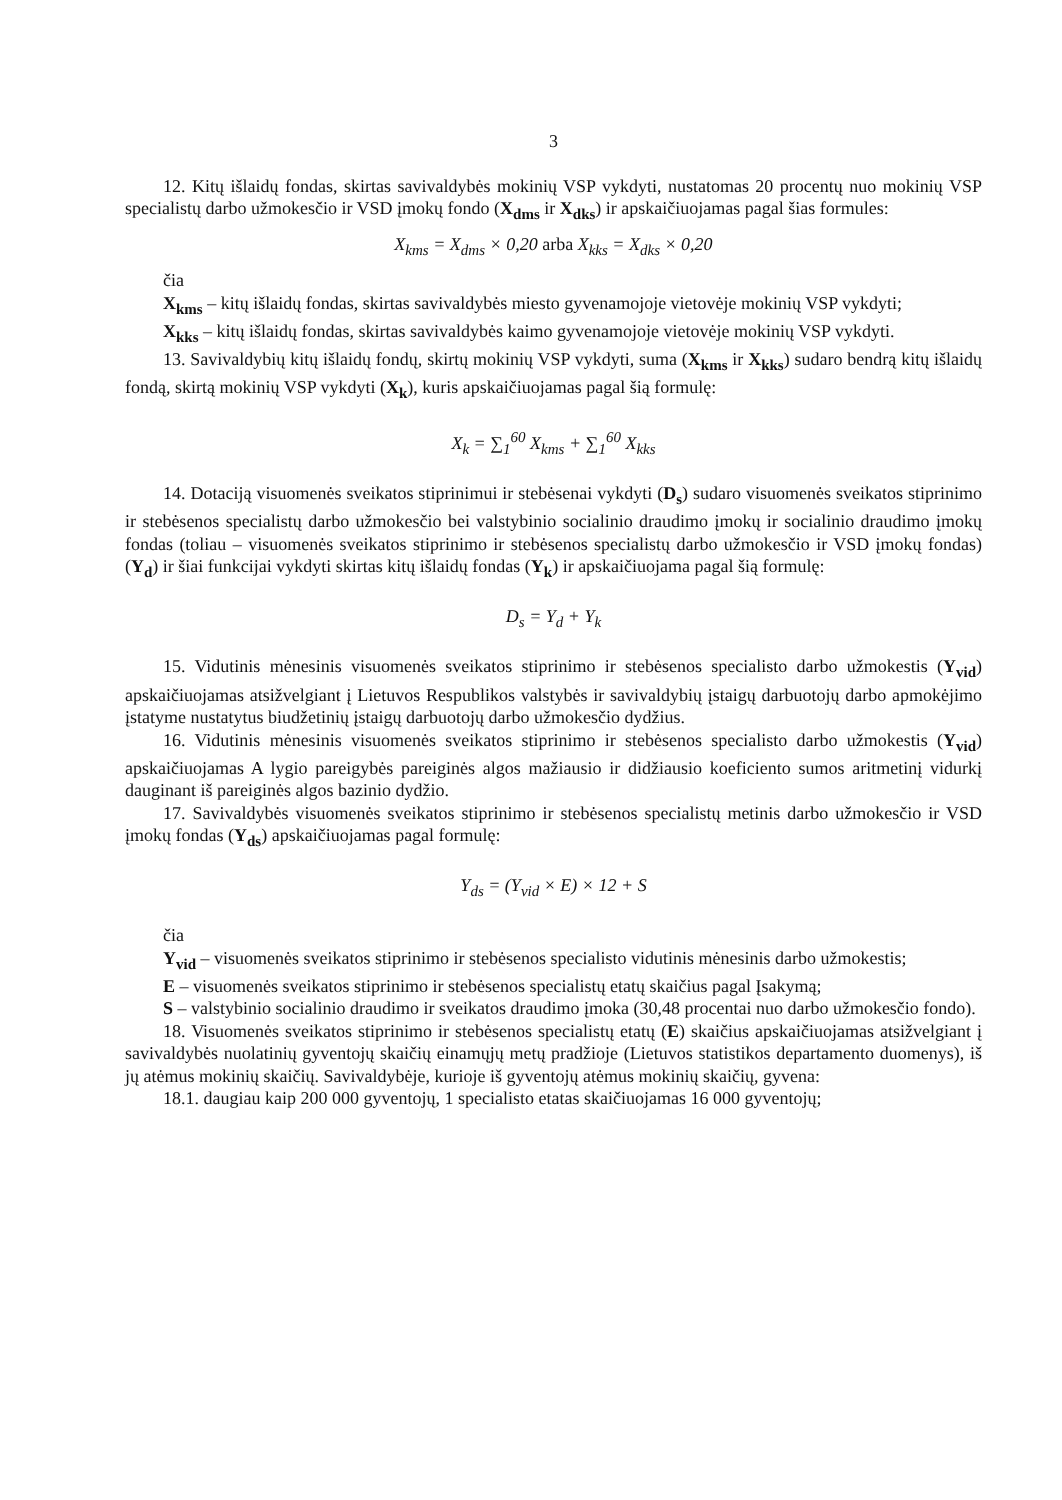3
12. Kitų išlaidų fondas, skirtas savivaldybės mokinių VSP vykdyti, nustatomas 20 procentų nuo mokinių VSP specialistų darbo užmokesčio ir VSD įmokų fondo (X<sub>dms</sub> ir X<sub>dks</sub>) ir apskaičiuojamas pagal šias formules:
X<sub>kms</sub> = X<sub>dms</sub> × 0,20 arba X<sub>kks</sub> = X<sub>dks</sub> × 0,20
čia
X<sub>kms</sub> – kitų išlaidų fondas, skirtas savivaldybės miesto gyvenamojoje vietovėje mokinių VSP vykdyti;
X<sub>kks</sub> – kitų išlaidų fondas, skirtas savivaldybės kaimo gyvenamojoje vietovėje mokinių VSP vykdyti.
13. Savivaldybių kitų išlaidų fondų, skirtų mokinių VSP vykdyti, suma (X<sub>kms</sub> ir X<sub>kks</sub>) sudaro bendrą kitų išlaidų fondą, skirtą mokinių VSP vykdyti (X<sub>k</sub>), kuris apskaičiuojamas pagal šią formulę:
X<sub>k</sub> = ∑<sub>1</sub><sup>60</sup> X<sub>kms</sub> + ∑<sub>1</sub><sup>60</sup> X<sub>kks</sub>
14. Dotaciją visuomenės sveikatos stiprinimui ir stebėsenai vykdyti (D<sub>s</sub>) sudaro visuomenės sveikatos stiprinimo ir stebėsenos specialistų darbo užmokesčio bei valstybinio socialinio draudimo įmokų ir socialinio draudimo įmokų fondas (toliau – visuomenės sveikatos stiprinimo ir stebėsenos specialistų darbo užmokesčio ir VSD įmokų fondas) (Y<sub>d</sub>) ir šiai funkcijai vykdyti skirtas kitų išlaidų fondas (Y<sub>k</sub>) ir apskaičiuojama pagal šią formulę:
D<sub>s</sub> = Y<sub>d</sub> + Y<sub>k</sub>
15. Vidutinis mėnesinis visuomenės sveikatos stiprinimo ir stebėsenos specialisto darbo užmokestis (Y<sub>vid</sub>) apskaičiuojamas atsižvelgiant į Lietuvos Respublikos valstybės ir savivaldybių įstaigų darbuotojų darbo apmokėjimo įstatyme nustatytus biudžetinių įstaigų darbuotojų darbo užmokesčio dydžius.
16. Vidutinis mėnesinis visuomenės sveikatos stiprinimo ir stebėsenos specialisto darbo užmokestis (Y<sub>vid</sub>) apskaičiuojamas A lygio pareigybės pareiginės algos mažiausio ir didžiausio koeficiento sumos aritmetinį vidurkį dauginant iš pareiginės algos bazinio dydžio.
17. Savivaldybės visuomenės sveikatos stiprinimo ir stebėsenos specialistų metinis darbo užmokesčio ir VSD įmokų fondas (Y<sub>ds</sub>) apskaičiuojamas pagal formulę:
Y<sub>ds</sub> = (Y<sub>vid</sub> × E) × 12 + S
čia
Y<sub>vid</sub> – visuomenės sveikatos stiprinimo ir stebėsenos specialisto vidutinis mėnesinis darbo užmokestis;
E – visuomenės sveikatos stiprinimo ir stebėsenos specialistų etatų skaičius pagal Įsakymą;
S – valstybinio socialinio draudimo ir sveikatos draudimo įmoka (30,48 procentai nuo darbo užmokesčio fondo).
18. Visuomenės sveikatos stiprinimo ir stebėsenos specialistų etatų (E) skaičius apskaičiuojamas atsižvelgiant į savivaldybės nuolatinių gyventojų skaičių einamųjų metų pradžioje (Lietuvos statistikos departamento duomenys), iš jų atėmus mokinių skaičių. Savivaldybėje, kurioje iš gyventojų atėmus mokinių skaičių, gyvena:
18.1. daugiau kaip 200 000 gyventojų, 1 specialisto etatas skaičiuojamas 16 000 gyventojų;